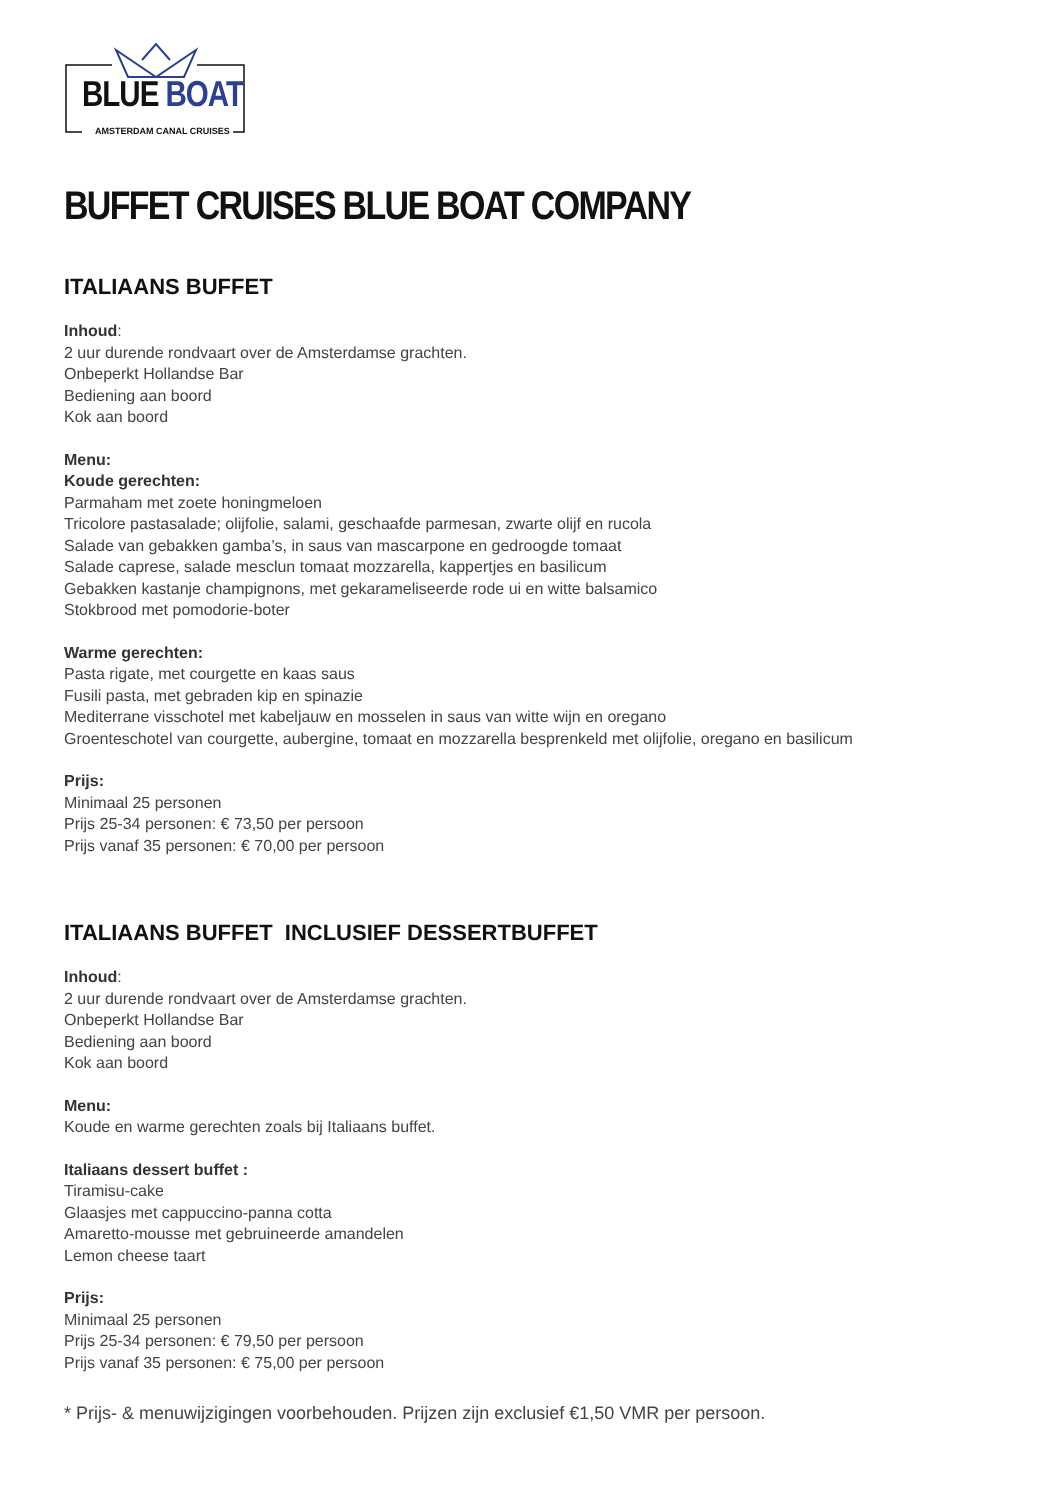BLUE BOAT
AMSTERDAM CANAL CRUISES
BUFFET CRUISES BLUE BOAT COMPANY
ITALIAANS BUFFET
Inhoud:
2 uur durende rondvaart over de Amsterdamse grachten.
Onbeperkt Hollandse Bar
Bediening aan boord
Kok aan boord
Menu:
Koude gerechten:
Parmaham met zoete honingmeloen
Tricolore pastasalade; olijfolie, salami, geschaafde parmesan, zwarte olijf en rucola
Salade van gebakken gamba’s, in saus van mascarpone en gedroogde tomaat
Salade caprese, salade mesclun tomaat mozzarella, kappertjes en basilicum
Gebakken kastanje champignons, met gekarameliseerde rode ui en witte balsamico
Stokbrood met pomodorie-boter
Warme gerechten:
Pasta rigate, met courgette en kaas saus
Fusili pasta, met gebraden kip en spinazie
Mediterrane visschotel met kabeljauw en mosselen in saus van witte wijn en oregano
Groenteschotel van courgette, aubergine, tomaat en mozzarella besprenkeld met olijfolie, oregano en basilicum
Prijs:
Minimaal 25 personen
Prijs 25-34 personen: € 73,50 per persoon
Prijs vanaf 35 personen: € 70,00 per persoon
ITALIAANS BUFFET INCLUSIEF DESSERTBUFFET
Inhoud:
2 uur durende rondvaart over de Amsterdamse grachten.
Onbeperkt Hollandse Bar
Bediening aan boord
Kok aan boord
Menu:
Koude en warme gerechten zoals bij Italiaans buffet.
Italiaans dessert buffet :
Tiramisu-cake
Glaasjes met cappuccino-panna cotta
Amaretto-mousse met gebruineerde amandelen
Lemon cheese taart
Prijs:
Minimaal 25 personen
Prijs 25-34 personen: € 79,50 per persoon
Prijs vanaf 35 personen: € 75,00 per persoon
* Prijs- & menuwijzigingen voorbehouden. Prijzen zijn exclusief €1,50 VMR per persoon.